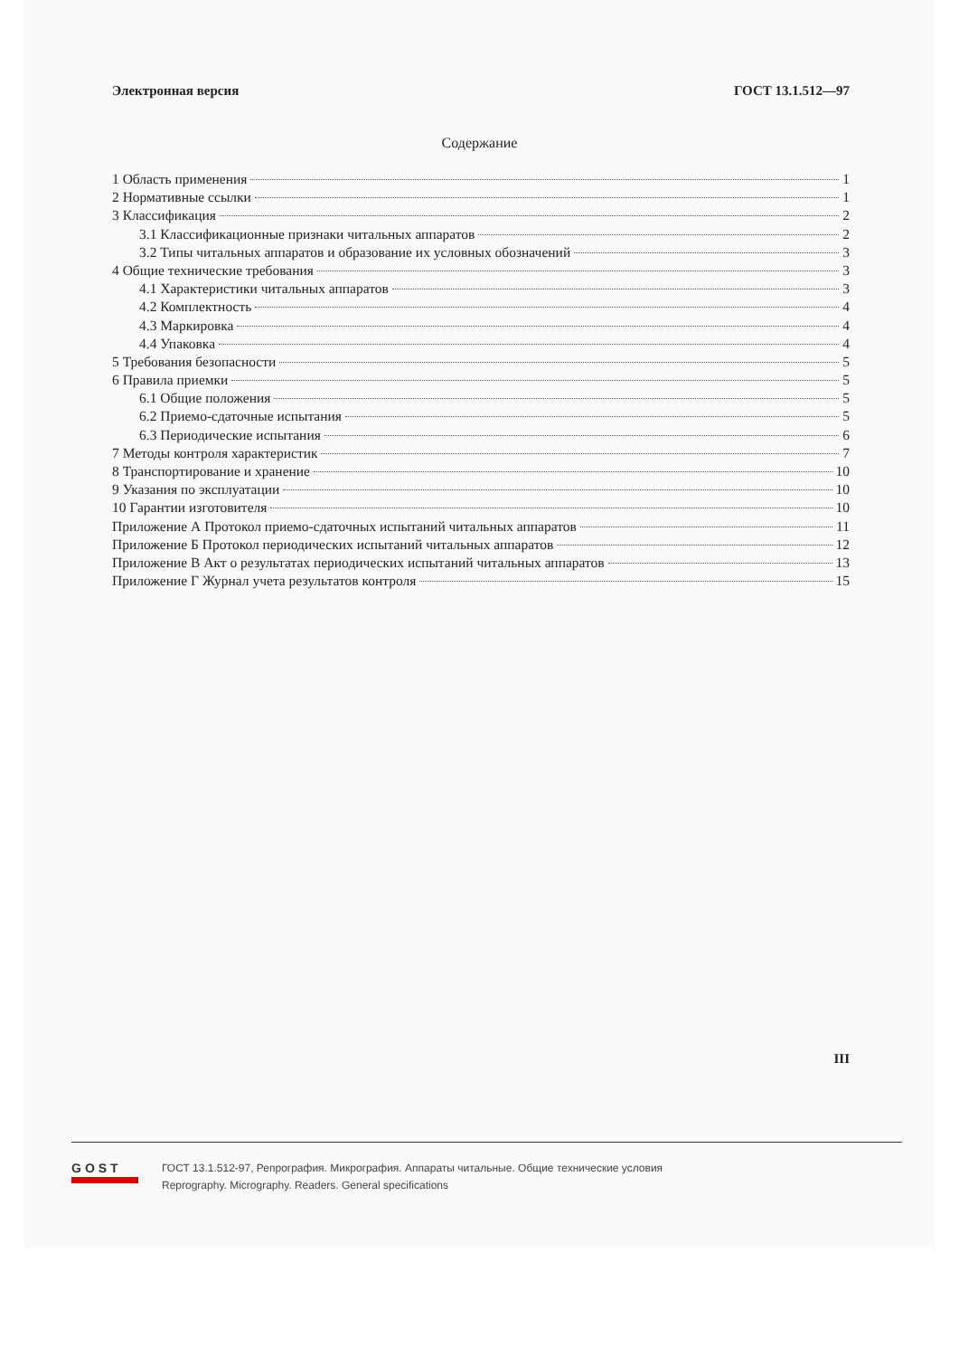Электронная версия ГОСТ 13.1.512—97
Содержание
1 Область применения 1
2 Нормативные ссылки 1
3 Классификация 2
3.1 Классификационные признаки читальных аппаратов 2
3.2 Типы читальных аппаратов и образование их условных обозначений 3
4 Общие технические требования 3
4.1 Характеристики читальных аппаратов 3
4.2 Комплектность 4
4.3 Маркировка 4
4.4 Упаковка 4
5 Требования безопасности 5
6 Правила приемки 5
6.1 Общие положения 5
6.2 Приемо-сдаточные испытания 5
6.3 Периодические испытания 6
7 Методы контроля характеристик 7
8 Транспортирование и хранение 10
9 Указания по эксплуатации 10
10 Гарантии изготовителя 10
Приложение А Протокол приемо-сдаточных испытаний читальных аппаратов 11
Приложение Б Протокол периодических испытаний читальных аппаратов 12
Приложение В Акт о результатах периодических испытаний читальных аппаратов 13
Приложение Г Журнал учета результатов контроля 15
III
GOST
ГОСТ 13.1.512-97, Репрография. Микрография. Аппараты читальные. Общие технические условия
Reprography. Micrography. Readers. General specifications